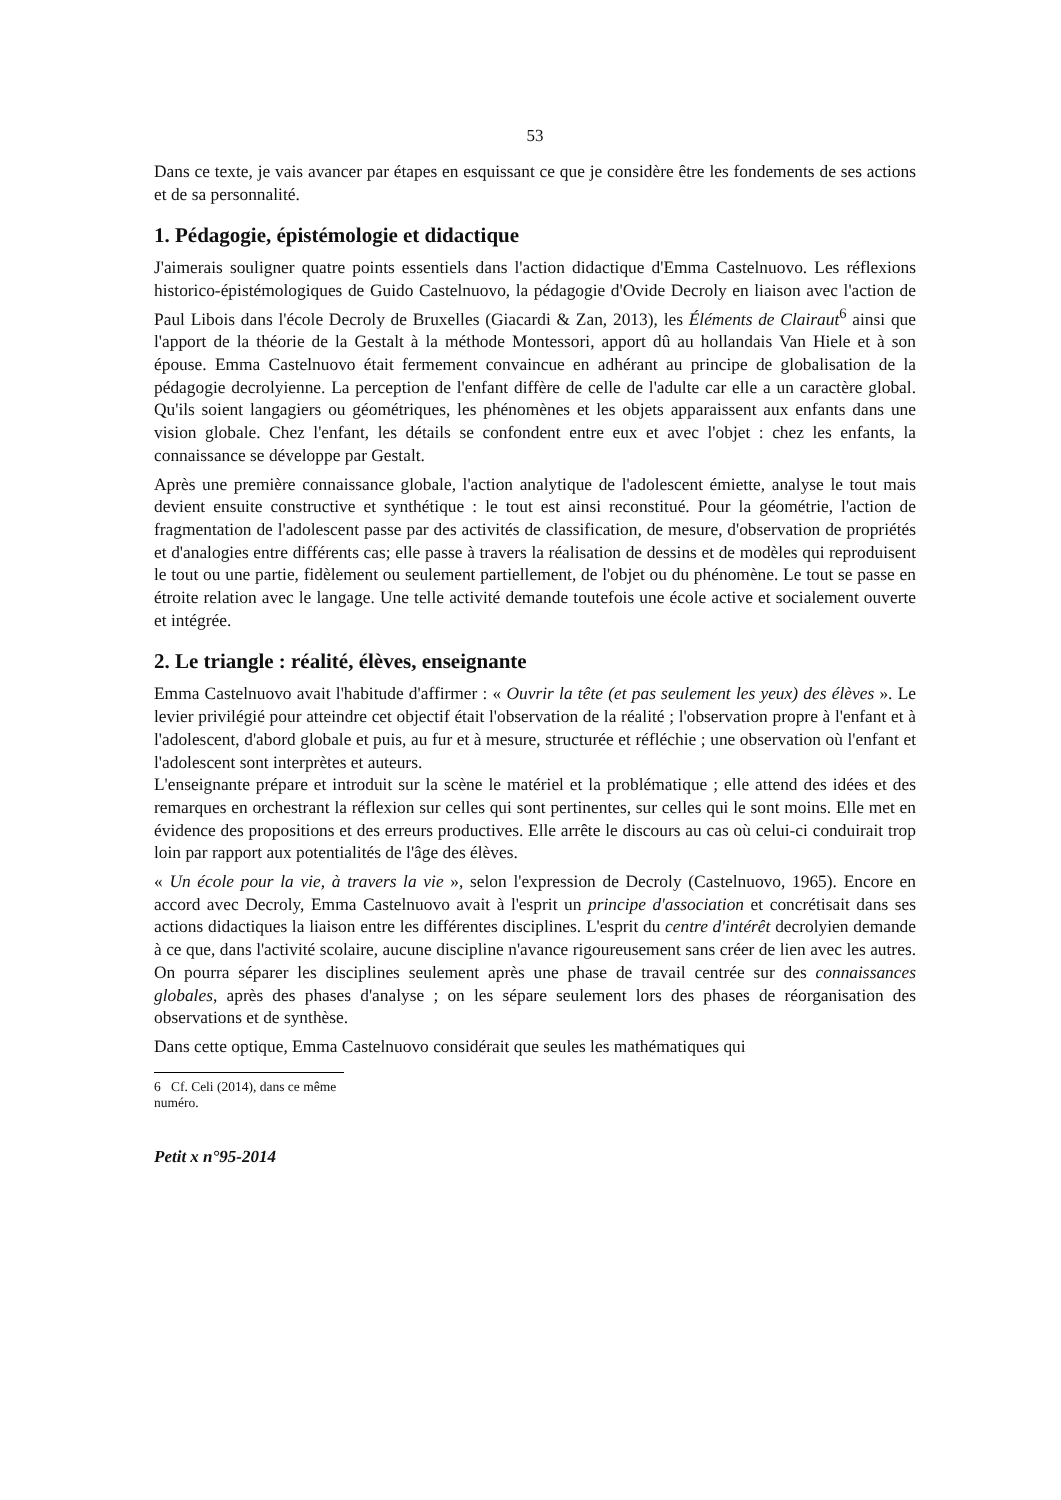53
Dans ce texte, je vais avancer par étapes en esquissant ce que je considère être les fondements de ses actions et de sa personnalité.
1. Pédagogie, épistémologie et didactique
J'aimerais souligner quatre points essentiels dans l'action didactique d'Emma Castelnuovo. Les réflexions historico-épistémologiques de Guido Castelnuovo, la pédagogie d'Ovide Decroly en liaison avec l'action de Paul Libois dans l'école Decroly de Bruxelles (Giacardi & Zan, 2013), les Éléments de Clairaut<sup>6</sup> ainsi que l'apport de la théorie de la Gestalt à la méthode Montessori, apport dû au hollandais Van Hiele et à son épouse. Emma Castelnuovo était fermement convaincue en adhérant au principe de globalisation de la pédagogie decrolyienne. La perception de l'enfant diffère de celle de l'adulte car elle a un caractère global. Qu'ils soient langagiers ou géométriques, les phénomènes et les objets apparaissent aux enfants dans une vision globale. Chez l'enfant, les détails se confondent entre eux et avec l'objet : chez les enfants, la connaissance se développe par Gestalt.
Après une première connaissance globale, l'action analytique de l'adolescent émiette, analyse le tout mais devient ensuite constructive et synthétique : le tout est ainsi reconstitué. Pour la géométrie, l'action de fragmentation de l'adolescent passe par des activités de classification, de mesure, d'observation de propriétés et d'analogies entre différents cas; elle passe à travers la réalisation de dessins et de modèles qui reproduisent le tout ou une partie, fidèlement ou seulement partiellement, de l'objet ou du phénomène. Le tout se passe en étroite relation avec le langage. Une telle activité demande toutefois une école active et socialement ouverte et intégrée.
2. Le triangle : réalité, élèves, enseignante
Emma Castelnuovo avait l'habitude d'affirmer : « Ouvrir la tête (et pas seulement les yeux) des élèves ». Le levier privilégié pour atteindre cet objectif était l'observation de la réalité ; l'observation propre à l'enfant et à l'adolescent, d'abord globale et puis, au fur et à mesure, structurée et réfléchie ; une observation où l'enfant et l'adolescent sont interprètes et auteurs.
L'enseignante prépare et introduit sur la scène le matériel et la problématique ; elle attend des idées et des remarques en orchestrant la réflexion sur celles qui sont pertinentes, sur celles qui le sont moins. Elle met en évidence des propositions et des erreurs productives. Elle arrête le discours au cas où celui-ci conduirait trop loin par rapport aux potentialités de l'âge des élèves.
« Un école pour la vie, à travers la vie », selon l'expression de Decroly (Castelnuovo, 1965). Encore en accord avec Decroly, Emma Castelnuovo avait à l'esprit un principe d'association et concrétisait dans ses actions didactiques la liaison entre les différentes disciplines. L'esprit du centre d'intérêt decrolyien demande à ce que, dans l'activité scolaire, aucune discipline n'avance rigoureusement sans créer de lien avec les autres. On pourra séparer les disciplines seulement après une phase de travail centrée sur des connaissances globales, après des phases d'analyse ; on les sépare seulement lors des phases de réorganisation des observations et de synthèse.
Dans cette optique, Emma Castelnuovo considérait que seules les mathématiques qui
6 Cf. Celi (2014), dans ce même numéro.
Petit x n°95-2014